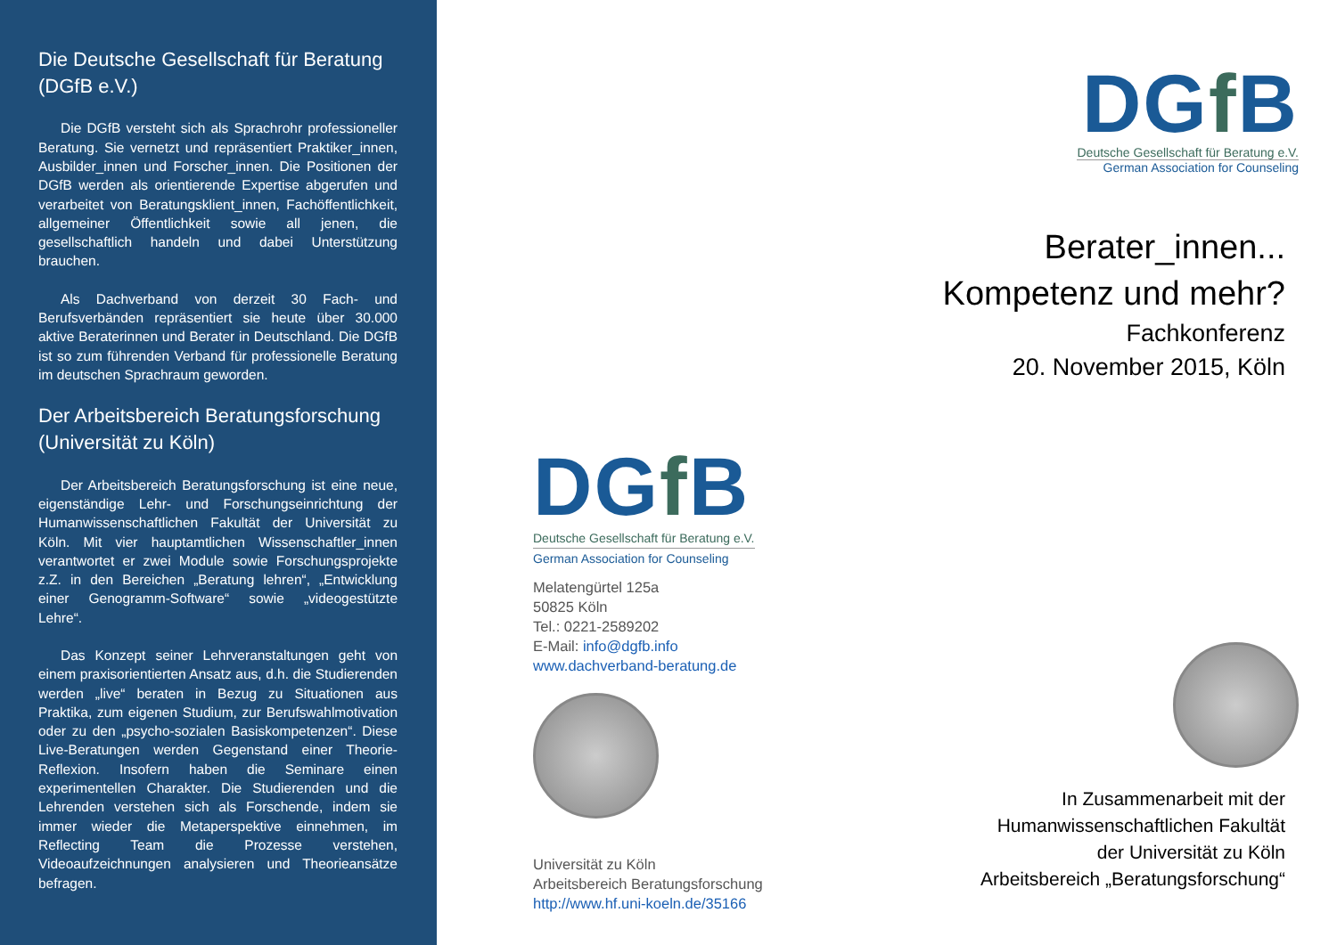Die Deutsche Gesellschaft für Beratung (DGfB e.V.)
Die DGfB versteht sich als Sprachrohr professioneller Beratung. Sie vernetzt und repräsentiert Praktiker_innen, Ausbilder_innen und Forscher_innen. Die Positionen der DGfB werden als orientierende Expertise abgerufen und verarbeitet von Beratungsklient_innen, Fachöffentlichkeit, allgemeiner Öffentlichkeit sowie all jenen, die gesellschaftlich handeln und dabei Unterstützung brauchen.
Als Dachverband von derzeit 30 Fach- und Berufsverbänden repräsentiert sie heute über 30.000 aktive Beraterinnen und Berater in Deutschland. Die DGfB ist so zum führenden Verband für professionelle Beratung im deutschen Sprachraum geworden.
Der Arbeitsbereich Beratungsforschung (Universität zu Köln)
Der Arbeitsbereich Beratungsforschung ist eine neue, eigenständige Lehr- und Forschungseinrichtung der Humanwissenschaftlichen Fakultät der Universität zu Köln. Mit vier hauptamtlichen Wissenschaftler_innen verantwortet er zwei Module sowie Forschungsprojekte z.Z. in den Bereichen „Beratung lehren“, „Entwicklung einer Genogramm-Software“ sowie „videogestützte Lehre“.
Das Konzept seiner Lehrveranstaltungen geht von einem praxisorientierten Ansatz aus, d.h. die Studierenden werden „live“ beraten in Bezug zu Situationen aus Praktika, zum eigenen Studium, zur Berufswahlmotivation oder zu den „psycho-sozialen Basiskompetenzen“. Diese Live-Beratungen werden Gegenstand einer Theorie-Reflexion. Insofern haben die Seminare einen experimentellen Charakter. Die Studierenden und die Lehrenden verstehen sich als Forschende, indem sie immer wieder die Metaperspektive einnehmen, im Reflecting Team die Prozesse verstehen, Videoaufzeichnungen analysieren und Theorieansätze befragen.
DGf B
Deutsche Gesellschaft für Beratung e.V.
German Association for Counseling
Melatengürtel 125a
50825 Köln
Tel.: 0221-2589202
E-Mail: info@dgfb.info
www.dachverband-beratung.de
Universität zu Köln
Arbeitsbereich Beratungsforschung
http://www.hf.uni-koeln.de/35166
DGf B
Deutsche Gesellschaft für Beratung e.V.
German Association for Counseling
Berater_innen...
Kompetenz und mehr?
Fachkonferenz
20. November 2015, Köln
In Zusammenarbeit mit der
Humanwissenschaftlichen Fakultät
der Universität zu Köln
Arbeitsbereich „Beratungsforschung“